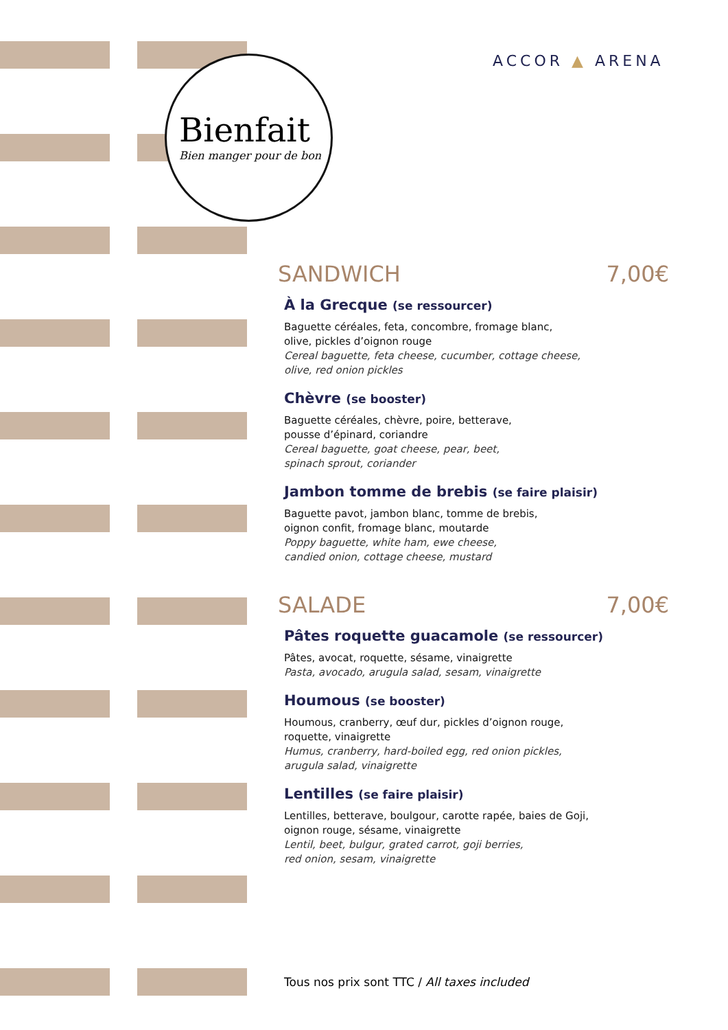Bienfait
Bien manger pour de bon
ACCOR ▲ ARENA
SANDWICH 7,00€
À la Grecque (se ressourcer)
Baguette céréales, feta, concombre, fromage blanc,
olive, pickles d’oignon rouge
Cereal baguette, feta cheese, cucumber, cottage cheese,
olive, red onion pickles
Chèvre (se booster)
Baguette céréales, chèvre, poire, betterave,
pousse d’épinard, coriandre
Cereal baguette, goat cheese, pear, beet,
spinach sprout, coriander
Jambon tomme de brebis (se faire plaisir)
Baguette pavot, jambon blanc, tomme de brebis,
oignon confit, fromage blanc, moutarde
Poppy baguette, white ham, ewe cheese,
candied onion, cottage cheese, mustard
SALADE 7,00€
Pâtes roquette guacamole (se ressourcer)
Pâtes, avocat, roquette, sésame, vinaigrette
Pasta, avocado, arugula salad, sesam, vinaigrette
Houmous (se booster)
Houmous, cranberry, œuf dur, pickles d’oignon rouge,
roquette, vinaigrette
Humus, cranberry, hard-boiled egg, red onion pickles,
arugula salad, vinaigrette
Lentilles (se faire plaisir)
Lentilles, betterave, boulgour, carotte rapée, baies de Goji,
oignon rouge, sésame, vinaigrette
Lentil, beet, bulgur, grated carrot, goji berries,
red onion, sesam, vinaigrette
Tous nos prix sont TTC / All taxes included